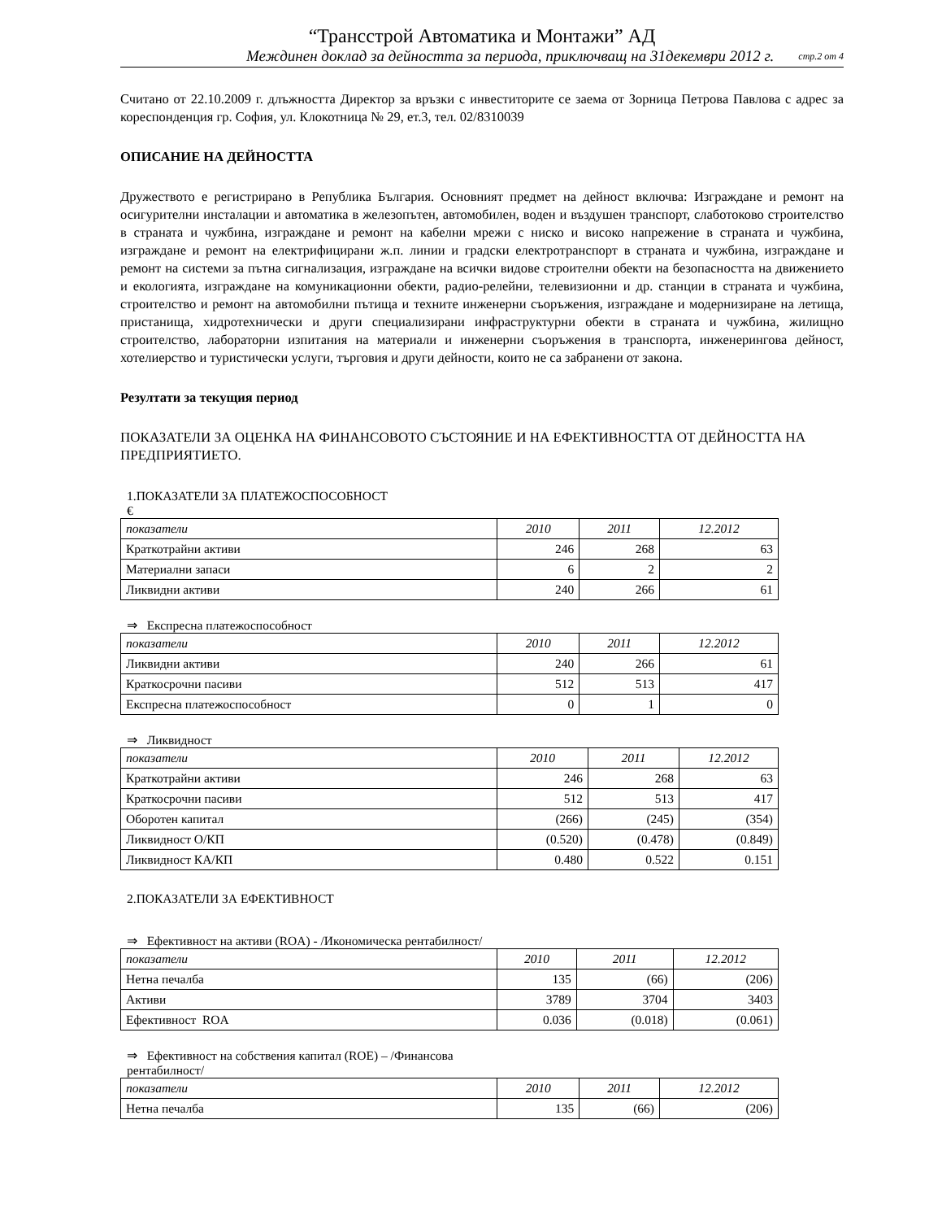“Трансстрой Автоматика и Монтажи” АД
Междинен доклад за дейността за периода, приключващ на 31декември 2012 г. стр.2 от 4
Считано от 22.10.2009 г. длъжността Директор за връзки с инвеститорите се заема от Зорница Петрова Павлова с адрес за кореспонденция гр. София, ул. Клокотница № 29, ет.3, тел. 02/8310039
ОПИСАНИЕ НА ДЕЙНОСТТА
Дружеството е регистрирано в Република България. Основният предмет на дейност включва: Изграждане и ремонт на осигурителни инсталации и автоматика в железопътен, автомобилен, воден и въздушен транспорт, слаботоково строителство в страната и чужбина, изграждане и ремонт на кабелни мрежи с ниско и високо напрежение в страната и чужбина, изграждане и ремонт на електрифицирани ж.п. линии и градски електротранспорт в страната и чужбина, изграждане и ремонт на системи за пътна сигнализация, изграждане на всички видове строителни обекти на безопасността на движението и екологията, изграждане на комуникационни обекти, радио-релейни, телевизионни и др. станции в страната и чужбина, строителство и ремонт на автомобилни пътища и техните инженерни съоръжения, изграждане и модернизиране на летища, пристанища, хидротехнически и други специализирани инфраструктурни обекти в страната и чужбина, жилищно строителство, лабораторни изпитания на материали и инженерни съоръжения в транспорта, инженерингова дейност, хотелиерство и туристически услуги, търговия и други дейности, които не са забранени от закона.
Резултати за текущия период
ПОКАЗАТЕЛИ ЗА ОЦЕНКА НА ФИНАНСОВОТО СЪСТОЯНИЕ И НА ЕФЕКТИВНОСТТА ОТ ДЕЙНОСТТА НА ПРЕДПРИЯТИЕТО.
1.ПОКАЗАТЕЛИ ЗА ПЛАТЕЖОСПОСОБНОСТ
€
| показатели | 2010 | 2011 | 12.2012 |
| --- | --- | --- | --- |
| Краткотрайни активи | 246 | 268 | 63 |
| Материални запаси | 6 | 2 | 2 |
| Ликвидни активи | 240 | 266 | 61 |
⇒ Експресна платежоспособност
| показатели | 2010 | 2011 | 12.2012 |
| --- | --- | --- | --- |
| Ликвидни активи | 240 | 266 | 61 |
| Краткосрочни пасиви | 512 | 513 | 417 |
| Експресна платежоспособност | 0 | 1 | 0 |
⇒ Ликвидност
| показатели | 2010 | 2011 | 12.2012 |
| --- | --- | --- | --- |
| Краткотрайни активи | 246 | 268 | 63 |
| Краткосрочни пасиви | 512 | 513 | 417 |
| Оборотен капитал | (266) | (245) | (354) |
| Ликвидност О/КП | (0.520) | (0.478) | (0.849) |
| Ликвидност КА/КП | 0.480 | 0.522 | 0.151 |
2.ПОКАЗАТЕЛИ ЗА ЕФЕКТИВНОСТ
⇒ Ефективност на активи (ROA) - /Икономическа рентабилност/
| показатели | 2010 | 2011 | 12.2012 |
| --- | --- | --- | --- |
| Нетна печалба | 135 | (66) | (206) |
| Активи | 3789 | 3704 | 3403 |
| Ефективност ROA | 0.036 | (0.018) | (0.061) |
⇒ Ефективност на собствения капитал (ROE) – /Финансова
рентабилност/
| показатели | 2010 | 2011 | 12.2012 |
| --- | --- | --- | --- |
| Нетна печалба | 135 | (66) | (206) |